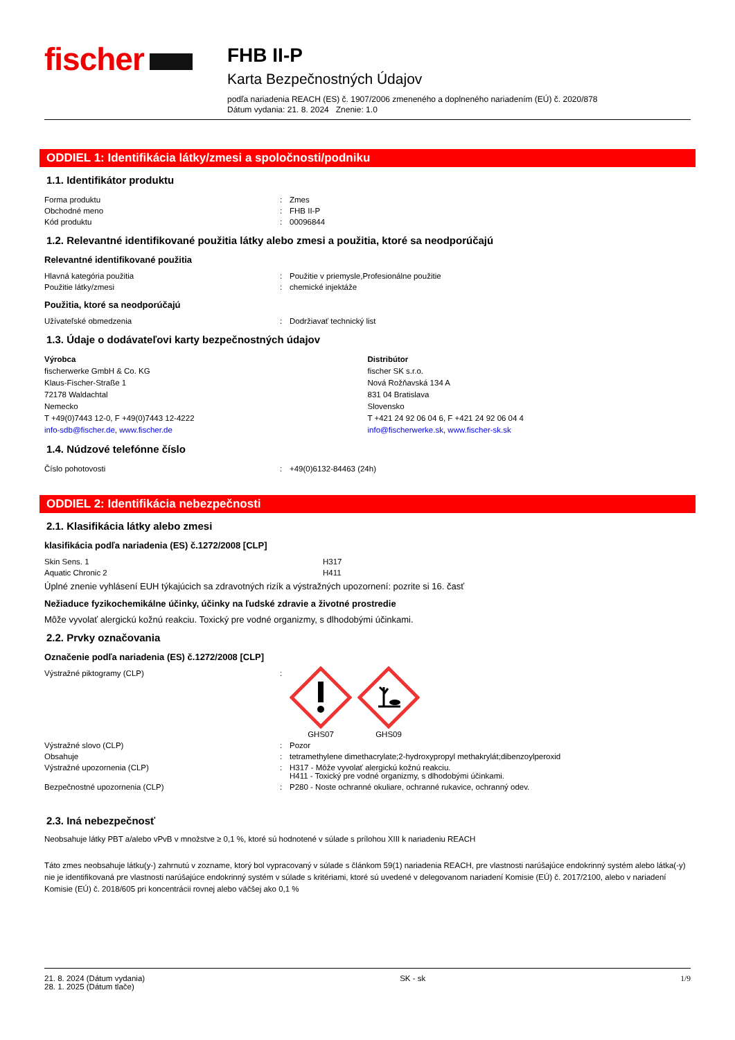fischer
FHB II-P
Karta Bezpečnostných Údajov
podľa nariadenia REACH (ES) č. 1907/2006 zmeneného a doplneného nariadením (EÚ) č. 2020/878
Dátum vydania: 21. 8. 2024 Znenie: 1.0
ODDIEL 1: Identifikácia látky/zmesi a spoločnosti/podniku
1.1. Identifikátor produktu
| Forma produktu | : | Zmes |
| Obchodné meno | : | FHB II-P |
| Kód produktu | : | 00096844 |
1.2. Relevantné identifikované použitia látky alebo zmesi a použitia, ktoré sa neodporúčajú
Relevantné identifikované použitia
| Hlavná kategória použitia | : | Použitie v priemysle,Profesionálne použitie |
| Použitie látky/zmesi | : | chemické injektáže |
Použitia, ktoré sa neodporúčajú
| Užívateľské obmedzenia | : | Dodržiavať technický list |
1.3. Údaje o dodávateľovi karty bezpečnostných údajov
Výrobca
fischerwerke GmbH & Co. KG
Klaus-Fischer-Straße 1
72178 Waldachtal
Nemecko
T +49(0)7443 12-0, F +49(0)7443 12-4222
info-sdb@fischer.de, www.fischer.de
Distribútor
fischer SK s.r.o.
Nová Rožňavská 134 A
831 04 Bratislava
Slovensko
T +421 24 92 06 04 6, F +421 24 92 06 04 4
info@fischerwerke.sk, www.fischer-sk.sk
1.4. Núdzové telefónne číslo
| Číslo pohotovosti | : | +49(0)6132-84463 (24h) |
ODDIEL 2: Identifikácia nebezpečnosti
2.1. Klasifikácia látky alebo zmesi
klasifikácia podľa nariadenia (ES) č.1272/2008 [CLP]
| Skin Sens. 1 | H317 |
| Aquatic Chronic 2 | H411 |
Úplné znenie vyhlásení EUH týkajúcich sa zdravotných rizík a výstražných upozornení: pozrite si 16. časť
Nežiaduce fyzikochemikálne účinky, účinky na ľudské zdravie a životné prostredie
Môže vyvolať alergickú kožnú reakciu. Toxický pre vodné organizmy, s dlhodobými účinkami.
2.2. Prvky označovania
Označenie podľa nariadenia (ES) č.1272/2008 [CLP]
| Výstražné piktogramy (CLP) | : | GHS07 GHS09 |
| Výstražné slovo (CLP) | : | Pozor |
| Obsahuje | : | tetramethylene dimethacrylate;2-hydroxypropyl methakrylát;dibenzoylperoxid |
| Výstražné upozornenia (CLP) | : | H317 - Môže vyvolať alergickú kožnú reakciu. H411 - Toxický pre vodné organizmy, s dlhodobými účinkami. |
| Bezpečnostné upozornenia (CLP) | : | P280 - Noste ochranné okuliare, ochranné rukavice, ochranný odev. |
2.3. Iná nebezpečnosť
Neobsahuje látky PBT a/alebo vPvB v množstve ≥ 0,1 %, ktoré sú hodnotené v súlade s prílohou XIII k nariadeniu REACH
Táto zmes neobsahuje látku(y-) zahrnutú v zozname, ktorý bol vypracovaný v súlade s článkom 59(1) nariadenia REACH, pre vlastnosti narúšajúce endokrinný systém alebo látka(-y) nie je identifikovaná pre vlastnosti narúšajúce endokrinný systém v súlade s kritériami, ktoré sú uvedené v delegovanom nariadení Komisie (EÚ) č. 2017/2100, alebo v nariadení Komisie (EÚ) č. 2018/605 pri koncentrácii rovnej alebo väčšej ako 0,1 %
21. 8. 2024 (Dátum vydania)
28. 1. 2025 (Dátum tlače)
SK - sk 1/9